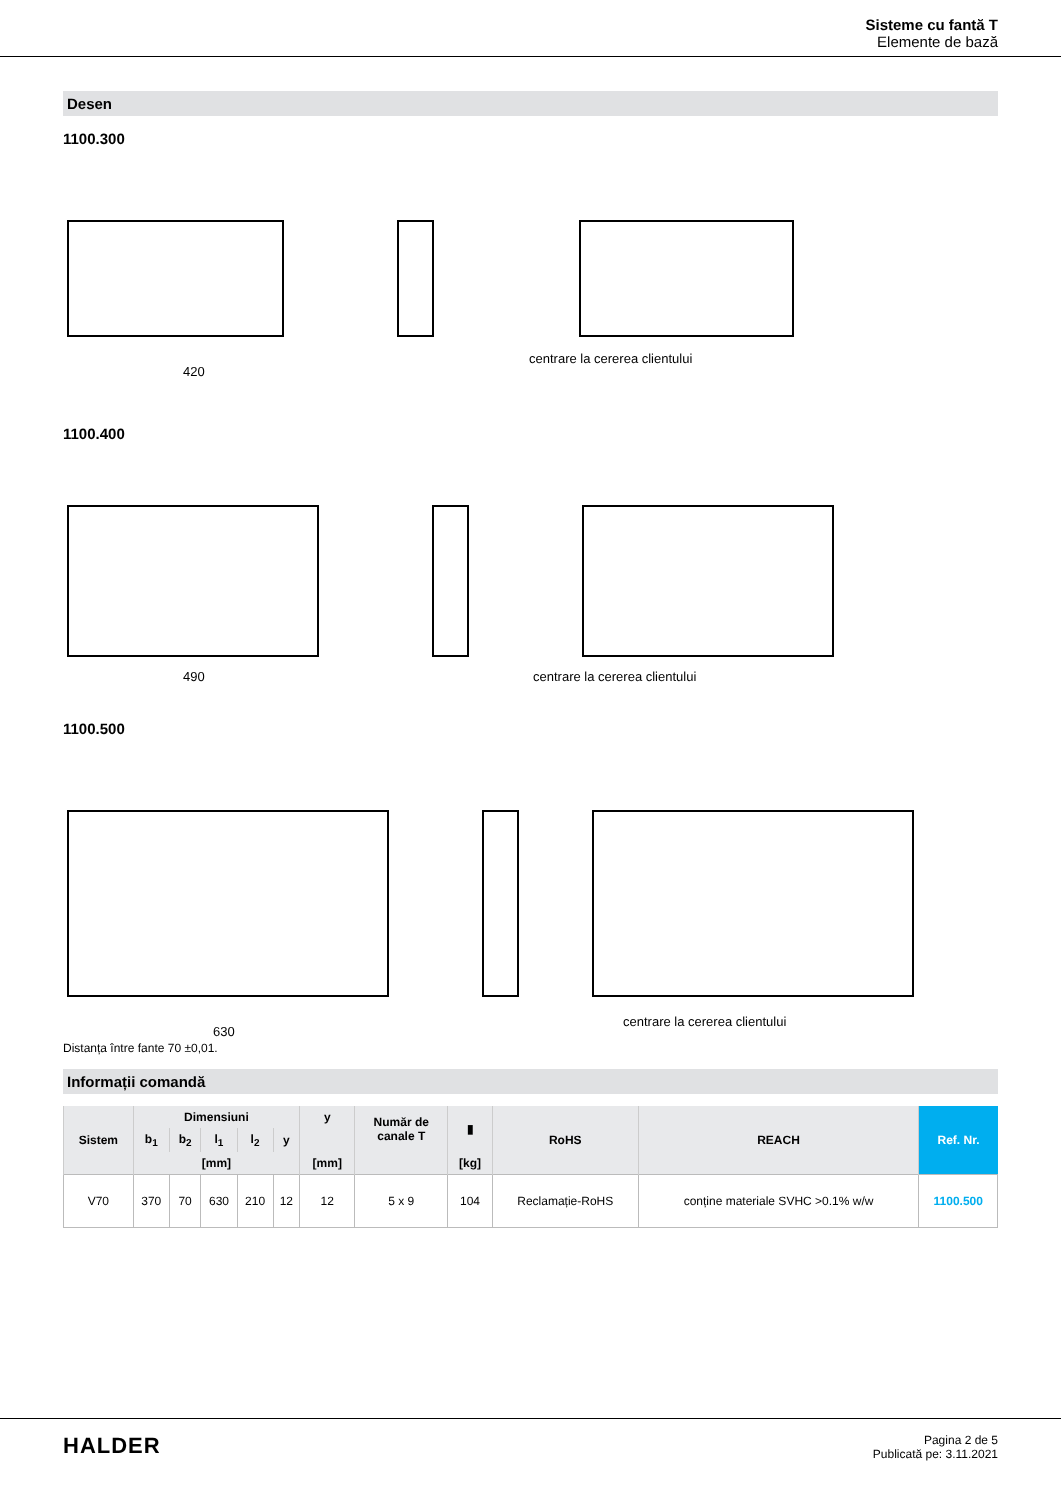Sisteme cu fantă T
Elemente de bază
Desen
1100.300
420
centrare la cererea clientului
1100.400
490
centrare la cererea clientului
1100.500
630
centrare la cererea clientului
Distanța între fante 70 ±0,01.
Informații comandă
| Sistem | Dimensiuni | | | | | y | Număr de canale T | ▮ | RoHS | REACH | Ref. Nr. |
| --- | --- | --- | --- | --- | --- | --- | --- | --- | --- | --- | --- |
| | b<sub>1</sub> | b<sub>2</sub> | l<sub>1</sub> | l<sub>2</sub> | y | | | | | | |
| | [mm] | | | | | [mm] | | [kg] | | | |
| V70 | 370 | 70 | 630 | 210 | 12 | 12 | 5 x 9 | 104 | Reclamație-RoHS | conține materiale SVHC >0.1% w/w | 1100.500 |
HALDER
Pagina 2 de 5
Publicată pe: 3.11.2021